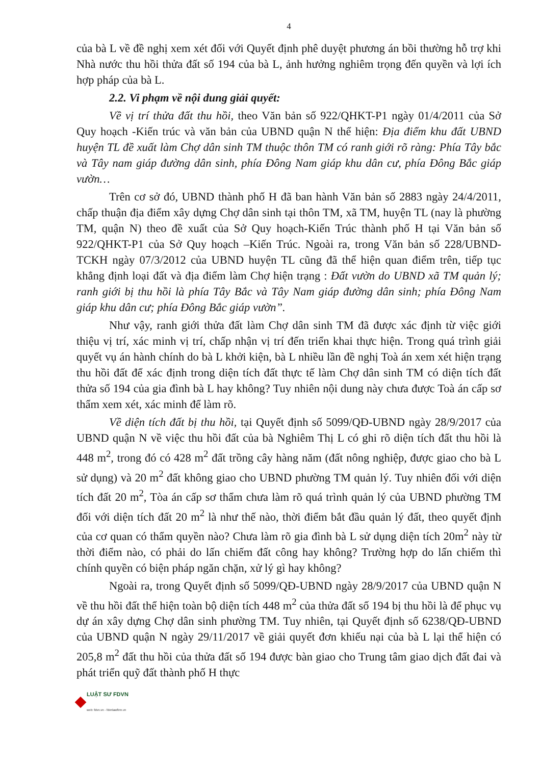4
của bà L về đề nghị xem xét đối với Quyết định phê duyệt phương án bồi thường hỗ trợ khi Nhà nước thu hồi thửa đất số 194 của bà L, ảnh hưởng nghiêm trọng đến quyền và lợi ích hợp pháp của bà L.
2.2. Vi phạm về nội dung giải quyết:
Về vị trí thửa đất thu hồi, theo Văn bản số 922/QHKT-P1 ngày 01/4/2011 của Sở Quy hoạch -Kiến trúc và văn bản của UBND quận N thể hiện: Địa điểm khu đất UBND huyện TL đề xuất làm Chợ dân sinh TM thuộc thôn TM có ranh giới rõ ràng: Phía Tây bắc và Tây nam giáp đường dân sinh, phía Đông Nam giáp khu dân cư, phía Đông Bắc giáp vườn…
Trên cơ sở đó, UBND thành phố H đã ban hành Văn bản số 2883 ngày 24/4/2011, chấp thuận địa điểm xây dựng Chợ dân sinh tại thôn TM, xã TM, huyện TL (nay là phường TM, quận N) theo đề xuất của Sở Quy hoạch-Kiến Trúc thành phố H tại Văn bản số 922/QHKT-P1 của Sở Quy hoạch –Kiến Trúc. Ngoài ra, trong Văn bản số 228/UBND-TCKH ngày 07/3/2012 của UBND huyện TL cũng đã thể hiện quan điểm trên, tiếp tục khẳng định loại đất và địa điểm làm Chợ hiện trạng : Đất vườn do UBND xã TM quản lý; ranh giới bị thu hồi là phía Tây Bắc và Tây Nam giáp đường dân sinh; phía Đông Nam giáp khu dân cư; phía Đông Bắc giáp vườn”.
Như vậy, ranh giới thửa đất làm Chợ dân sinh TM đã được xác định từ việc giới thiệu vị trí, xác minh vị trí, chấp nhận vị trí đến triển khai thực hiện. Trong quá trình giải quyết vụ án hành chính do bà L khởi kiện, bà L nhiều lần đề nghị Toà án xem xét hiện trạng thu hồi đất để xác định trong diện tích đất thực tế làm Chợ dân sinh TM có diện tích đất thửa số 194 của gia đình bà L hay không? Tuy nhiên nội dung này chưa được Toà án cấp sơ thẩm xem xét, xác minh để làm rõ.
Về diện tích đất bị thu hồi, tại Quyết định số 5099/QĐ-UBND ngày 28/9/2017 của UBND quận N về việc thu hồi đất của bà Nghiêm Thị L có ghi rõ diện tích đất thu hồi là 448 m<sup>2</sup>, trong đó có 428 m<sup>2</sup> đất trồng cây hàng năm (đất nông nghiệp, được giao cho bà L sử dụng) và 20 m<sup>2</sup> đất không giao cho UBND phường TM quản lý. Tuy nhiên đối với diện tích đất 20 m<sup>2</sup>, Tòa án cấp sơ thẩm chưa làm rõ quá trình quản lý của UBND phường TM đối với diện tích đất 20 m<sup>2</sup> là như thế nào, thời điểm bắt đầu quản lý đất, theo quyết định của cơ quan có thẩm quyền nào? Chưa làm rõ gia đình bà L sử dụng diện tích 20m<sup>2</sup> này từ thời điểm nào, có phải do lấn chiếm đất công hay không? Trường hợp do lấn chiếm thì chính quyền có biện pháp ngăn chặn, xử lý gì hay không?
Ngoài ra, trong Quyết định số 5099/QĐ-UBND ngày 28/9/2017 của UBND quận N về thu hồi đất thể hiện toàn bộ diện tích 448 m<sup>2</sup> của thửa đất số 194 bị thu hồi là để phục vụ dự án xây dựng Chợ dân sinh phường TM. Tuy nhiên, tại Quyết định số 6238/QĐ-UBND của UBND quận N ngày 29/11/2017 về giải quyết đơn khiếu nại của bà L lại thể hiện có 205,8 m<sup>2</sup> đất thu hồi của thửa đất số 194 được bàn giao cho Trung tâm giao dịch đất đai và phát triển quỹ đất thành phố H thực
LUẬT SƯ FDVN
web: fdvn.vn - fdvnlawfirm.vn